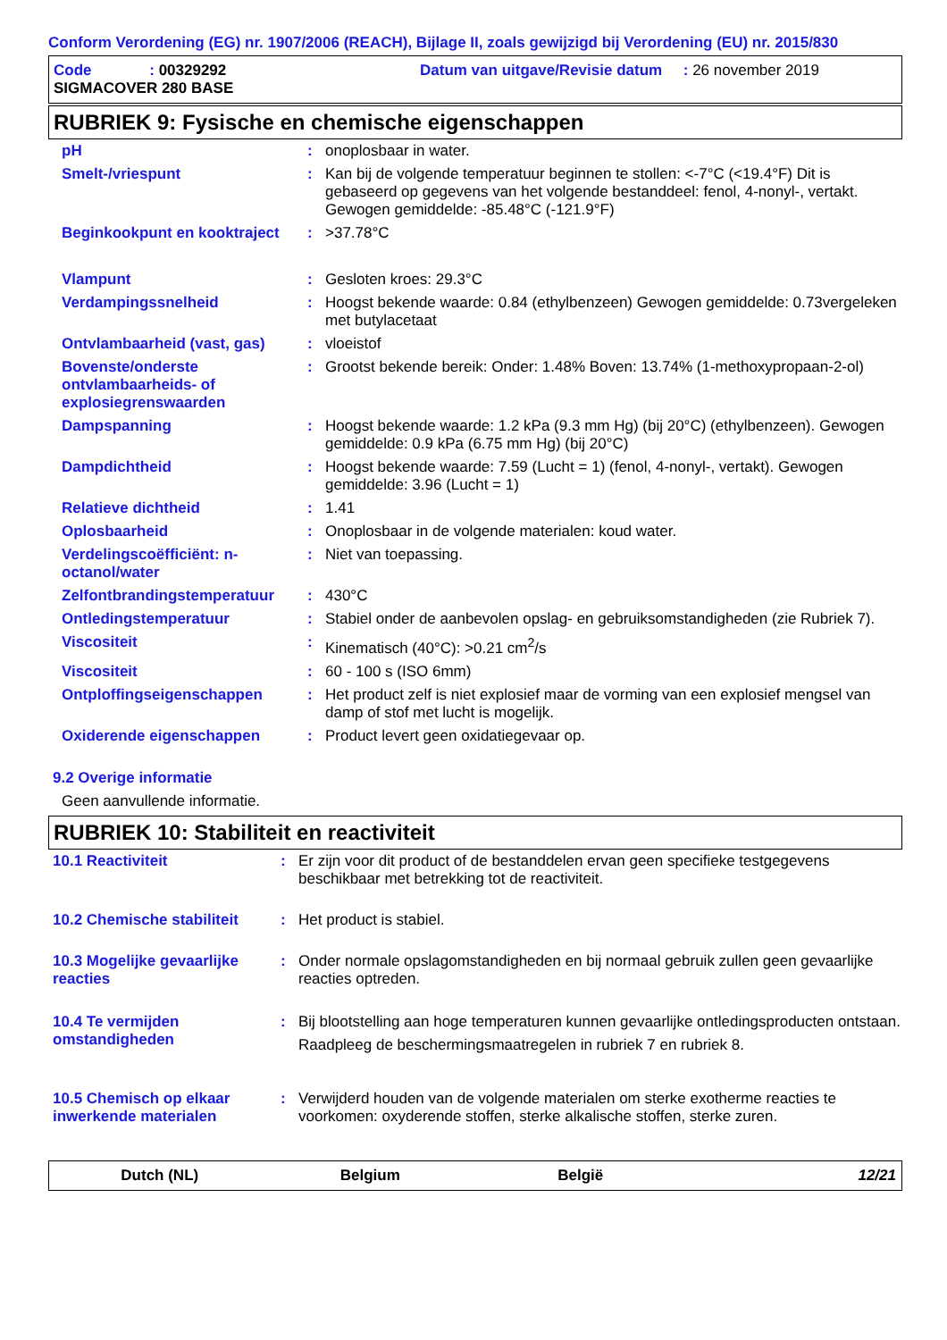Conform Verordening (EG) nr. 1907/2006 (REACH), Bijlage II, zoals gewijzigd bij Verordening (EU) nr. 2015/830
Code : 00329292
Datum van uitgave/Revisie datum : 26 november 2019
SIGMACOVER 280 BASE
RUBRIEK 9: Fysische en chemische eigenschappen
| pH | : | onoplosbaar in water. |
| Smelt-/vriespunt | : | Kan bij de volgende temperatuur beginnen te stollen: <-7°C (<19.4°F) Dit is gebaseerd op gegevens van het volgende bestanddeel: fenol, 4-nonyl-, vertakt. Gewogen gemiddelde: -85.48°C (-121.9°F) |
| Beginkookpunt en kooktraject | : | >37.78°C |
| Vlampunt | : | Gesloten kroes: 29.3°C |
| Verdampingssnelheid | : | Hoogst bekende waarde: 0.84 (ethylbenzeen) Gewogen gemiddelde: 0.73vergeleken met butylacetaat |
| Ontvlambaarheid (vast, gas) | : | vloeistof |
| Bovenste/onderste ontvlambaarheids- of explosiegrenswaarden | : | Grootst bekende bereik: Onder: 1.48% Boven: 13.74% (1-methoxypropaan-2-ol) |
| Dampspanning | : | Hoogst bekende waarde: 1.2 kPa (9.3 mm Hg) (bij 20°C) (ethylbenzeen). Gewogen gemiddelde: 0.9 kPa (6.75 mm Hg) (bij 20°C) |
| Dampdichtheid | : | Hoogst bekende waarde: 7.59 (Lucht = 1) (fenol, 4-nonyl-, vertakt). Gewogen gemiddelde: 3.96 (Lucht = 1) |
| Relatieve dichtheid | : | 1.41 |
| Oplosbaarheid | : | Onoplosbaar in de volgende materialen: koud water. |
| Verdelingscoëfficiënt: n-octanol/water | : | Niet van toepassing. |
| Zelfontbrandingstemperatuur | : | 430°C |
| Ontledingstemperatuur | : | Stabiel onder de aanbevolen opslag- en gebruiksomstandigheden (zie Rubriek 7). |
| Viscositeit | : | Kinematisch (40°C): >0.21 cm<sup>2</sup>/s |
| Viscositeit | : | 60 - 100 s (ISO 6mm) |
| Ontploffingseigenschappen | : | Het product zelf is niet explosief maar de vorming van een explosief mengsel van damp of stof met lucht is mogelijk. |
| Oxiderende eigenschappen | : | Product levert geen oxidatiegevaar op. |
9.2 Overige informatie
Geen aanvullende informatie.
RUBRIEK 10: Stabiliteit en reactiviteit
| 10.1 Reactiviteit | : | Er zijn voor dit product of de bestanddelen ervan geen specifieke testgegevens beschikbaar met betrekking tot de reactiviteit. |
| 10.2 Chemische stabiliteit | : | Het product is stabiel. |
| 10.3 Mogelijke gevaarlijke reacties | : | Onder normale opslagomstandigheden en bij normaal gebruik zullen geen gevaarlijke reacties optreden. |
| 10.4 Te vermijden omstandigheden | : | Bij blootstelling aan hoge temperaturen kunnen gevaarlijke ontledingsproducten ontstaan. Raadpleeg de beschermingsmaatregelen in rubriek 7 en rubriek 8. |
| 10.5 Chemisch op elkaar inwerkende materialen | : | Verwijderd houden van de volgende materialen om sterke exotherme reacties te voorkomen: oxyderende stoffen, sterke alkalische stoffen, sterke zuren. |
Dutch (NL) Belgium België 12/21